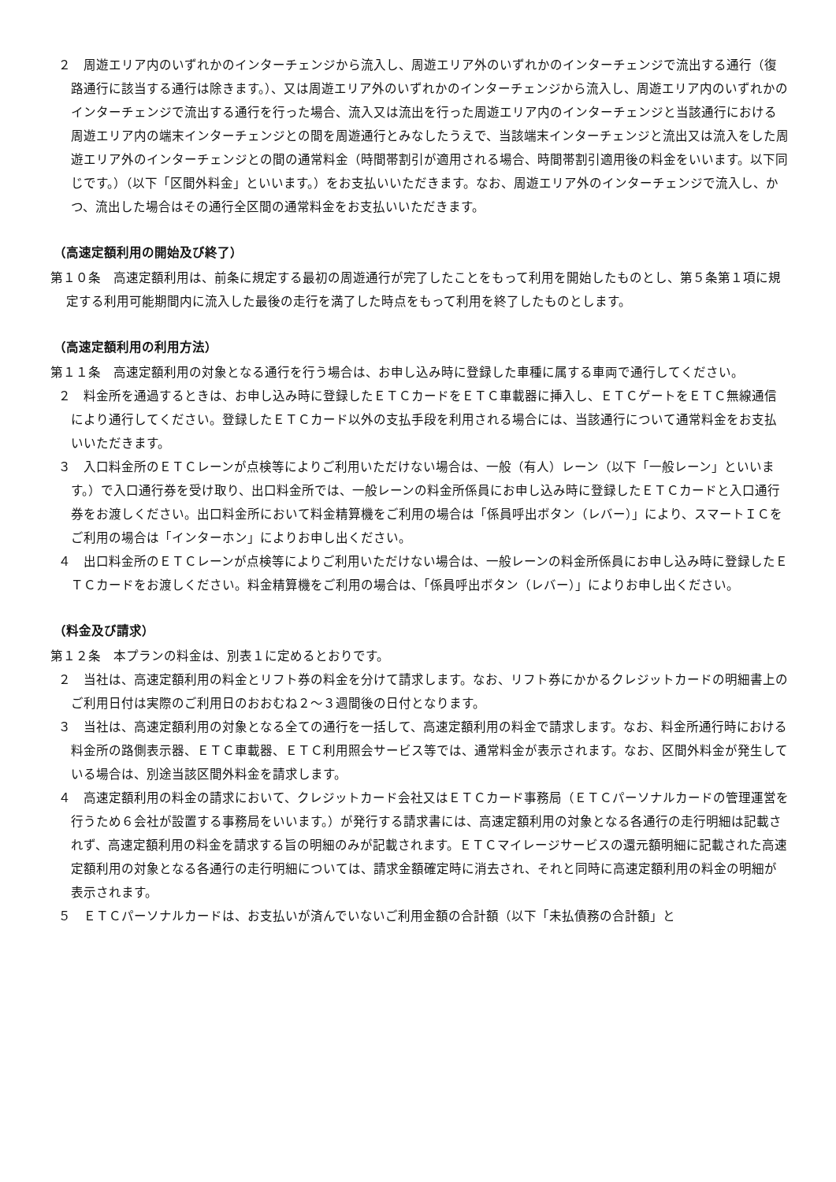２　周遊エリア内のいずれかのインターチェンジから流入し、周遊エリア外のいずれかのインターチェンジで流出する通行（復路通行に該当する通行は除きます。）、又は周遊エリア外のいずれかのインターチェンジから流入し、周遊エリア内のいずれかのインターチェンジで流出する通行を行った場合、流入又は流出を行った周遊エリア内のインターチェンジと当該通行における周遊エリア内の端末インターチェンジとの間を周遊通行とみなしたうえで、当該端末インターチェンジと流出又は流入をした周遊エリア外のインターチェンジとの間の通常料金（時間帯割引が適用される場合、時間帯割引適用後の料金をいいます。以下同じです。）（以下「区間外料金」といいます。）をお支払いいただきます。なお、周遊エリア外のインターチェンジで流入し、かつ、流出した場合はその通行全区間の通常料金をお支払いいただきます。
（高速定額利用の開始及び終了）
第１０条　高速定額利用は、前条に規定する最初の周遊通行が完了したことをもって利用を開始したものとし、第５条第１項に規定する利用可能期間内に流入した最後の走行を満了した時点をもって利用を終了したものとします。
（高速定額利用の利用方法）
第１１条　高速定額利用の対象となる通行を行う場合は、お申し込み時に登録した車種に属する車両で通行してください。
２　料金所を通過するときは、お申し込み時に登録したＥＴＣカードをＥＴＣ車載器に挿入し、ＥＴＣゲートをＥＴＣ無線通信により通行してください。登録したＥＴＣカード以外の支払手段を利用される場合には、当該通行について通常料金をお支払いいただきます。
３　入口料金所のＥＴＣレーンが点検等によりご利用いただけない場合は、一般（有人）レーン（以下「一般レーン」といいます。）で入口通行券を受け取り、出口料金所では、一般レーンの料金所係員にお申し込み時に登録したＥＴＣカードと入口通行券をお渡しください。出口料金所において料金精算機をご利用の場合は「係員呼出ボタン（レバー）」により、スマートＩＣをご利用の場合は「インターホン」によりお申し出ください。
４　出口料金所のＥＴＣレーンが点検等によりご利用いただけない場合は、一般レーンの料金所係員にお申し込み時に登録したＥＴＣカードをお渡しください。料金精算機をご利用の場合は、「係員呼出ボタン（レバー）」によりお申し出ください。
（料金及び請求）
第１２条　本プランの料金は、別表１に定めるとおりです。
２　当社は、高速定額利用の料金とリフト券の料金を分けて請求します。なお、リフト券にかかるクレジットカードの明細書上のご利用日付は実際のご利用日のおおむね２～３週間後の日付となります。
３　当社は、高速定額利用の対象となる全ての通行を一括して、高速定額利用の料金で請求します。なお、料金所通行時における料金所の路側表示器、ＥＴＣ車載器、ＥＴＣ利用照会サービス等では、通常料金が表示されます。なお、区間外料金が発生している場合は、別途当該区間外料金を請求します。
４　高速定額利用の料金の請求において、クレジットカード会社又はＥＴＣカード事務局（ＥＴＣパーソナルカードの管理運営を行うため６会社が設置する事務局をいいます。）が発行する請求書には、高速定額利用の対象となる各通行の走行明細は記載されず、高速定額利用の料金を請求する旨の明細のみが記載されます。ＥＴＣマイレージサービスの還元額明細に記載された高速定額利用の対象となる各通行の走行明細については、請求金額確定時に消去され、それと同時に高速定額利用の料金の明細が表示されます。
５　ＥＴＣパーソナルカードは、お支払いが済んでいないご利用金額の合計額（以下「未払債務の合計額」と